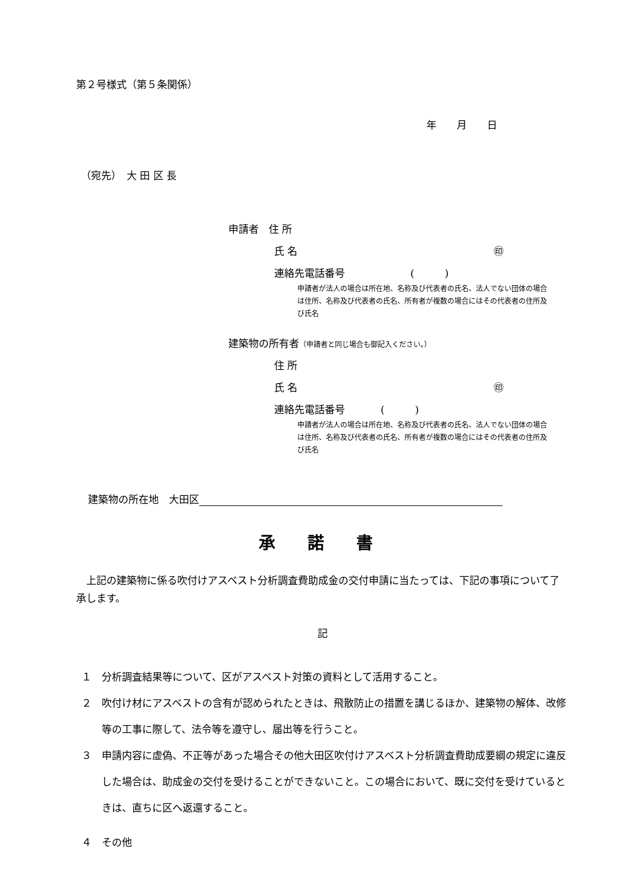第２号様式（第５条関係）
年　　月　　日
（宛先）　大 田 区 長
申請者　住 所
氏 名 ㊞
連絡先電話番号 (　　　)
申請者が法人の場合は所在地、名称及び代表者の氏名、法人でない団体の場合は住所、名称及び代表者の氏名、所有者が複数の場合にはその代表者の住所及び氏名
建築物の所有者（申請者と同じ場合も御記入ください。）
住 所
氏 名 ㊞
連絡先電話番号 (　　　)
申請者が法人の場合は所在地、名称及び代表者の氏名、法人でない団体の場合は住所、名称及び代表者の氏名、所有者が複数の場合にはその代表者の住所及び氏名
建築物の所在地　大田区
承 諾 書
上記の建築物に係る吹付けアスベスト分析調査費助成金の交付申請に当たっては、下記の事項について了承します。
記
１　分析調査結果等について、区がアスベスト対策の資料として活用すること。
２　吹付け材にアスベストの含有が認められたときは、飛散防止の措置を講じるほか、建築物の解体、改修等の工事に際して、法令等を遵守し、届出等を行うこと。
３　申請内容に虚偽、不正等があった場合その他大田区吹付けアスベスト分析調査費助成要綱の規定に違反した場合は、助成金の交付を受けることができないこと。この場合において、既に交付を受けているときは、直ちに区へ返還すること。
４　その他